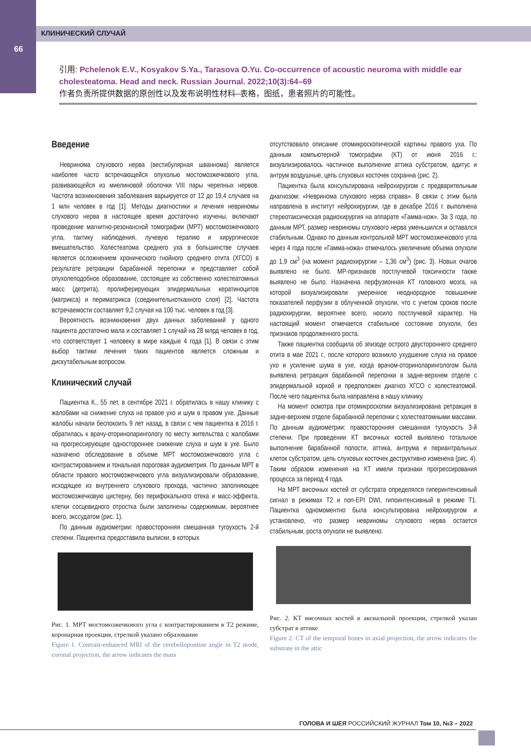КЛИНИЧЕСКИЙ СЛУЧАЙ
66
引用: Pchelenok E.V., Kosyakov S.Ya., Tarasova O.Yu. Co-occurrence of acoustic neuroma with middle ear cholesteatoma. Head and neck. Russian Journal. 2022;10(3):64–69
作者负责所提供数据的原创性以及发布说明性材料–表格，图纸，患者照片的可能性。
Введение
Невринома слухового нерва (вестибулярная шваннома) является наиболее часто встречающейся опухолью мостомозжечкового угла, развивающейся из миелиновой оболочки VIII пары черепных нервов. Частота возникновения заболевания варьируется от 12 до 19,4 случаев на 1 млн человек в год [1]. Методы диагностики и лечения невриномы слухового нерва в настоящее время достаточно изучены, включают проведение магнитно-резонансной томографии (МРТ) мостомозжечкового угла, тактику наблюдения, лучевую терапию и хирургическое вмешательство. Холестеатома среднего уха в большинстве случаев является осложнением хронического гнойного среднего отита (ХГСО) в результате ретракции барабанной перепонки и представляет собой опухолеподобное образование, состоящее из собственно холестеатомных масс (детрита), пролиферирующих эпидермальных кератиноцитов (матрикса) и периматрикса (соединительнотканного слоя) [2]. Частота встречаемости составляет 9,2 случая на 100 тыс. человек в год [3].
Вероятность возникновения двух данных заболеваний у одного пациента достаточно мала и составляет 1 случай на 28 млрд человек в год, что соответствует 1 человеку в мире каждые 4 года [1]. В связи с этим выбор тактики лечения таких пациентов является сложным и дискутабельным вопросом.
Клинический случай
Пациентка К., 55 лет, в сентябре 2021 г. обратилась в нашу клинику с жалобами на снижение слуха на правое ухо и шум в правом ухе. Данные жалобы начали беспокоить 9 лет назад, в связи с чем пациентка в 2016 г. обратилась к врачу-оториноларингологу по месту жительства с жалобами на прогрессирующее одностороннее снижение слуха и шум в ухе. Было назначено обследование в объеме МРТ мостомозжечкового угла с контрастированием и тональная пороговая аудиометрия. По данным МРТ в области правого мостомозжечкового угла визуализировали образование, исходящее из внутреннего слухового прохода, частично заполняющее мостомозжечковую цистерну, без перифокального отека и масс-эффекта, клетки сосцевидного отростка были заполнены содержимым, вероятнее всего, экссудатом (рис. 1).
По данным аудиометрии: правосторонняя смешанная тугоухость 2-й степени. Пациентка предоставила выписки, в которых
Рис. 1. МРТ мостомозжечкового угла с контрастированием в Т2 режиме, коронарная проекция, стрелкой указано образование
Figure 1. Contrast-enhanced MRI of the cerebellopontine angle in T2 mode, coronal projection, the arrow indicates the mass
отсутствовало описание отомикроскопической картины правого уха. По данным компьютерной томографии (КТ) от июня 2016 г.: визуализировалось частичное выполнение аттика субстратом, адитус и антрум воздушные, цепь слуховых косточек сохранна (рис. 2).
Пациентка была консультирована нейрохирургом с предварительным диагнозом: «Невринома слухового нерва справа». В связи с этим была направлена в институт нейрохирургии, где в декабре 2016 г. выполнена стереотаксическая радиохирургия на аппарате «Гамма-нож». За 3 года, по данным МРТ, размер невриномы слухового нерва уменьшился и оставался стабильным. Однако по данным контрольной МРТ мостомозжечкового угла через 4 года после «Гамма-ножа» отмечалось увеличение объема опухоли до 1,9 см<sup>3</sup> (на момент радиохирургии – 1,36 см<sup>3</sup>) (рис. 3). Новых очагов выявлено не было. МР-признаков постлучевой токсичности также выявлено не было. Назначена перфузионная КТ головного мозга, на которой визуализировали умеренное неоднородное повышение показателей перфузии в облученной опухоли, что с учетом сроков после радиохирургии, вероятнее всего, носило постлучевой характер. На настоящий момент отмечается стабильное состояние опухоли, без признаков продолженного роста.
Также пациентка сообщила об эпизоде острого двустороннего среднего отита в мае 2021 г., после которого возникло ухудшение слуха на правое ухо и усиление шума в ухе, когда врачом-оториноларингологом была выявлена ретракция барабанной перепонки в задне-верхнем отделе с эпидермальной коркой и предположен диагноз ХГСО с холестеатомой. После чего пациентка была направлена в нашу клинику.
На момент осмотра при отомикроскопии визуализирована ретракция в задне-верхнем отделе барабанной перепонки с холестеатомными массами. По данным аудиометрии: правосторонняя смешанная тугоухость 3-й степени. При проведении КТ височных костей выявлено тотальное выполнение барабанной полости, аттика, антрума и периантральных клеток субстратом, цепь слуховых косточек деструктивно изменена (рис. 4). Таким образом изменения на КТ имели признаки прогрессирования процесса за период 4 года.
На МРТ височных костей от субстрата определялся гиперинтенсивный сигнал в режимах Т2 и non-EPI DWI, гипоинтенсивный в режиме Т1. Пациентка одномоментно была консультирована нейрохирургом и установлено, что размер невриномы слухового нерва остается стабильным, роста опухоли не выявлено.
Рис. 2. КТ височных костей в аксиальной проекции, стрелкой указан субстрат в аттике
Figure 2. CT of the temporal bones in axial projection, the arrow indicates the substrate in the attic
ГОЛОВА И ШЕЯ РОССИЙСКИЙ ЖУРНАЛ Том 10, №3 – 2022